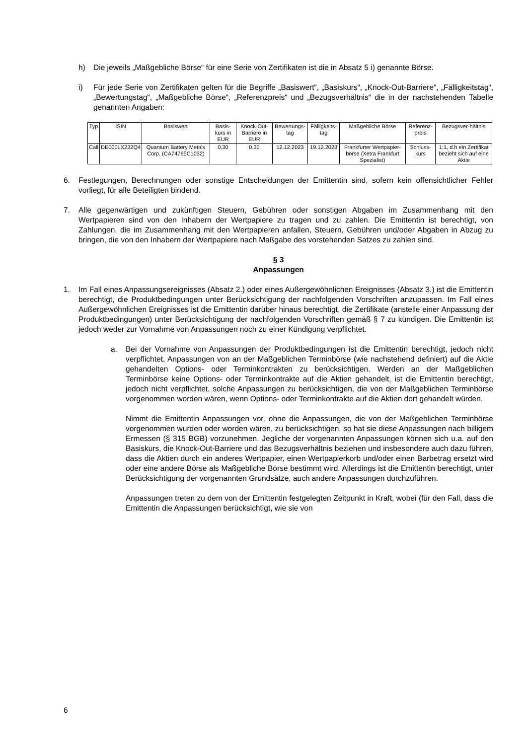h) Die jeweils „Maßgebliche Börse“ für eine Serie von Zertifikaten ist die in Absatz 5 i) genannte Börse.
i) Für jede Serie von Zertifikaten gelten für die Begriffe „Basiswert“, „Basiskurs“, „Knock-Out-Barriere“, „Fälligkeitstag“, „Bewertungstag“, „Maßgebliche Börse“, „Referenzpreis“ und „Bezugsverhältnis“ die in der nachstehenden Tabelle genannten Angaben:
| Typ | ISIN | Basiswert | Basis-kurs in EUR | Knock-Out-Barriere in EUR | Bewertungs-tag | Fälligkeits-tag | Maßgebliche Börse | Referenz-preis | Bezugsver-hältnis |
| --- | --- | --- | --- | --- | --- | --- | --- | --- | --- |
| Call | DE000LX232Q4 | Quantum Battery Metals Corp. (CA74765C1032) | 0,30 | 0,30 | 12.12.2023 | 19.12.2023 | Frankfurter Wertpapier-börse (Xetra Frankfurt Spezialist) | Schluss-kurs | 1:1, d.h ein Zertifikat bezieht sich auf eine Aktie |
6. Festlegungen, Berechnungen oder sonstige Entscheidungen der Emittentin sind, sofern kein offensichtlicher Fehler vorliegt, für alle Beteiligten bindend.
7. Alle gegenwärtigen und zukünftigen Steuern, Gebühren oder sonstigen Abgaben im Zusammenhang mit den Wertpapieren sind von den Inhabern der Wertpapiere zu tragen und zu zahlen. Die Emittentin ist berechtigt, von Zahlungen, die im Zusammenhang mit den Wertpapieren anfallen, Steuern, Gebühren und/oder Abgaben in Abzug zu bringen, die von den Inhabern der Wertpapiere nach Maßgabe des vorstehenden Satzes zu zahlen sind.
§ 3
Anpassungen
1. Im Fall eines Anpassungsereignisses (Absatz 2.) oder eines Außergewöhnlichen Ereignisses (Absatz 3.) ist die Emittentin berechtigt, die Produktbedingungen unter Berücksichtigung der nachfolgenden Vorschriften anzupassen. Im Fall eines Außergewöhnlichen Ereignisses ist die Emittentin darüber hinaus berechtigt, die Zertifikate (anstelle einer Anpassung der Produktbedingungen) unter Berücksichtigung der nachfolgenden Vorschriften gemäß § 7 zu kündigen. Die Emittentin ist jedoch weder zur Vornahme von Anpassungen noch zu einer Kündigung verpflichtet.
a. Bei der Vornahme von Anpassungen der Produktbedingungen ist die Emittentin berechtigt, jedoch nicht verpflichtet, Anpassungen von an der Maßgeblichen Terminbörse (wie nachstehend definiert) auf die Aktie gehandelten Options- oder Terminkontrakten zu berücksichtigen. Werden an der Maßgeblichen Terminbörse keine Options- oder Terminkontrakte auf die Aktien gehandelt, ist die Emittentin berechtigt, jedoch nicht verpflichtet, solche Anpassungen zu berücksichtigen, die von der Maßgeblichen Terminbörse vorgenommen worden wären, wenn Options- oder Terminkontrakte auf die Aktien dort gehandelt würden.
Nimmt die Emittentin Anpassungen vor, ohne die Anpassungen, die von der Maßgeblichen Terminbörse vorgenommen wurden oder worden wären, zu berücksichtigen, so hat sie diese Anpassungen nach billigem Ermessen (§ 315 BGB) vorzunehmen. Jegliche der vorgenannten Anpassungen können sich u.a. auf den Basiskurs, die Knock-Out-Barriere und das Bezugsverhältnis beziehen und insbesondere auch dazu führen, dass die Aktien durch ein anderes Wertpapier, einen Wertpapierkorb und/oder einen Barbetrag ersetzt wird oder eine andere Börse als Maßgebliche Börse bestimmt wird. Allerdings ist die Emittentin berechtigt, unter Berücksichtigung der vorgenannten Grundsätze, auch andere Anpassungen durchzuführen.
Anpassungen treten zu dem von der Emittentin festgelegten Zeitpunkt in Kraft, wobei (für den Fall, dass die Emittentin die Anpassungen berücksichtigt, wie sie von
6